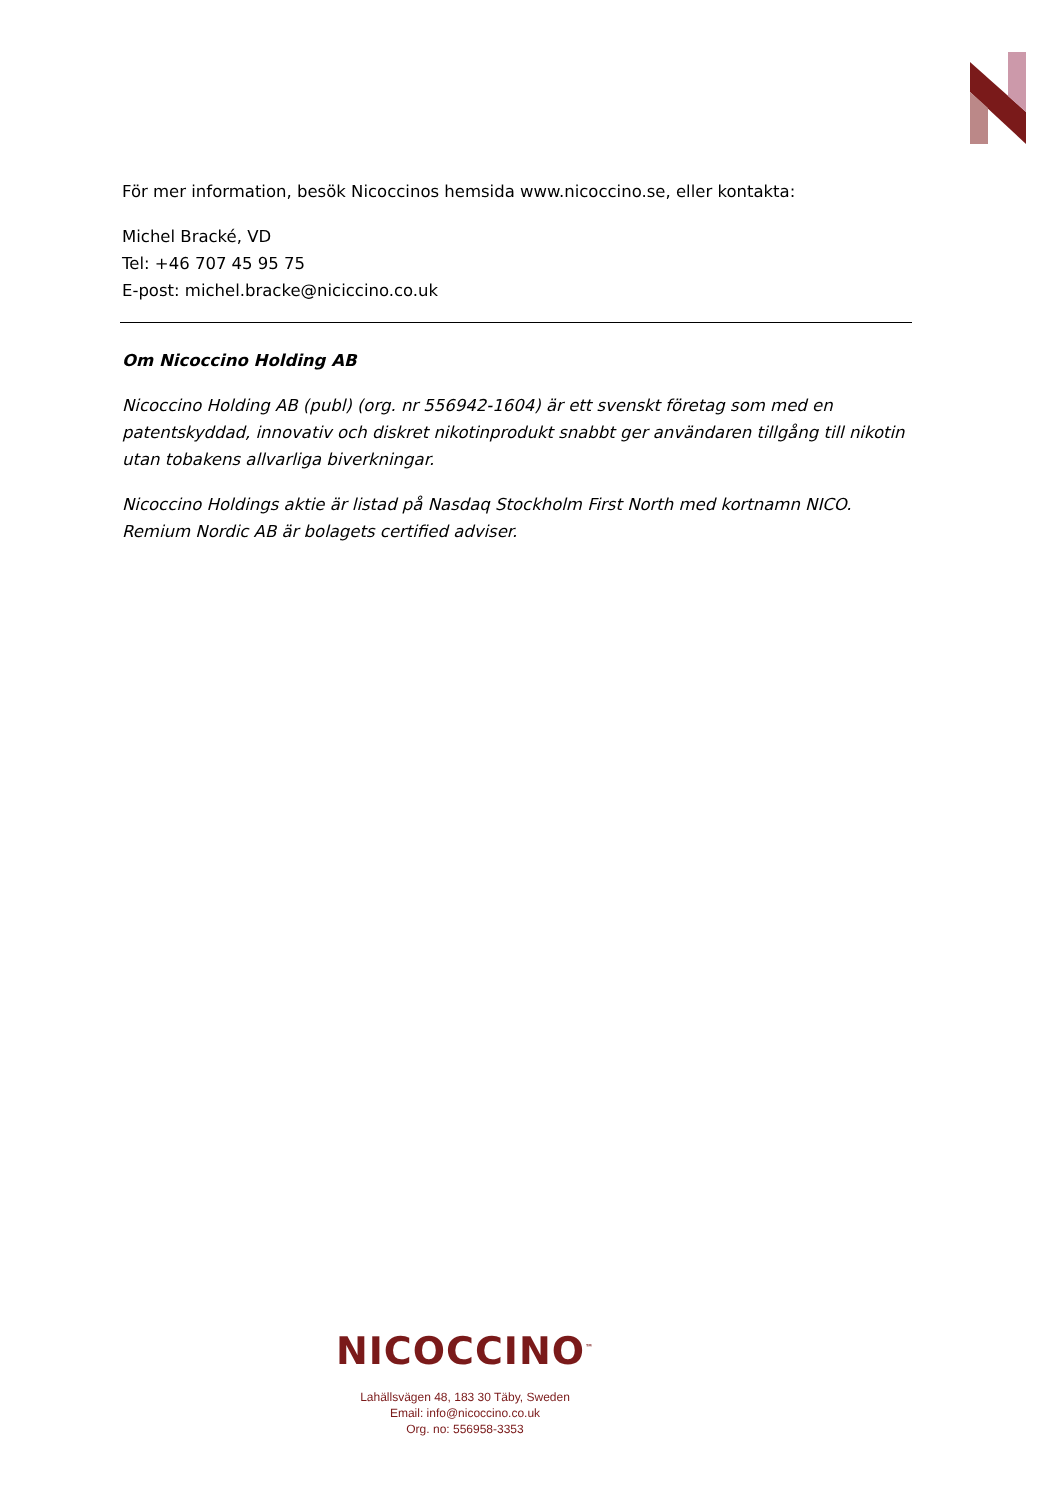För mer information, besök Nicoccinos hemsida www.nicoccino.se, eller kontakta:
Michel Bracké, VD
Tel: +46 707 45 95 75
E-post: michel.bracke@niciccino.co.uk
Om Nicoccino Holding AB
Nicoccino Holding AB (publ) (org. nr 556942-1604) är ett svenskt företag som med en patentskyddad, innovativ och diskret nikotinprodukt snabbt ger användaren tillgång till nikotin utan tobakens allvarliga biverkningar.
Nicoccino Holdings aktie är listad på Nasdaq Stockholm First North med kortnamn NICO. Remium Nordic AB är bolagets certified adviser.
NICOCCINO<sup>™</sup>
Lahällsvägen 48, 183 30 Täby, Sweden
Email: info@nicoccino.co.uk
Org. no: 556958-3353